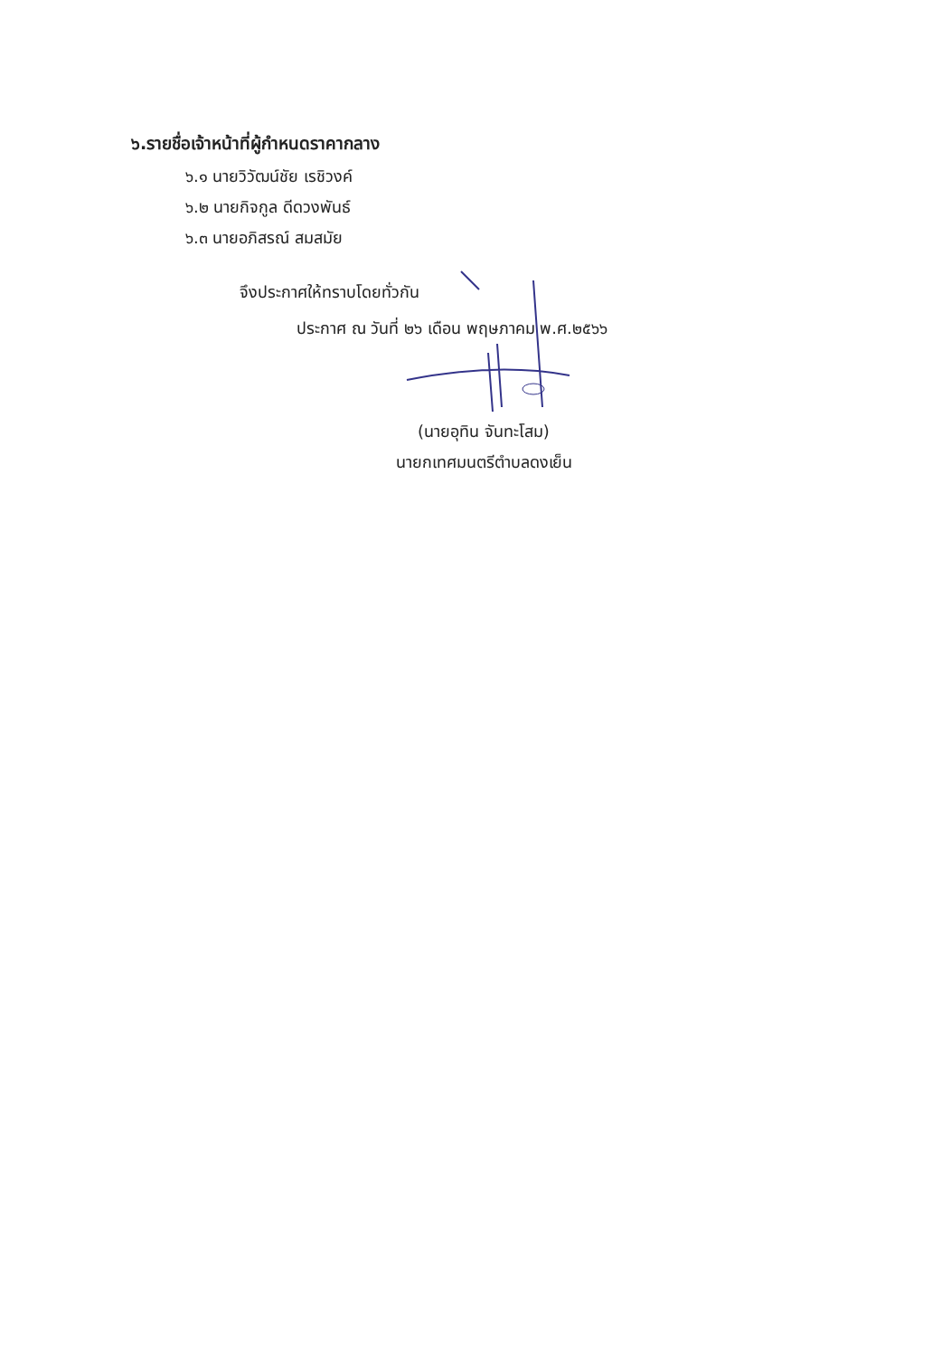๖.รายชื่อเจ้าหน้าที่ผู้กำหนดราคากลาง
๖.๑ นายวิวัฒน์ชัย เรชิวงค์
๖.๒ นายกิจกูล ดีดวงพันธ์
๖.๓ นายอภิสรณ์ สมสมัย
จึงประกาศให้ทราบโดยทั่วกัน
ประกาศ ณ วันที่ ๒๖ เดือน พฤษภาคม พ.ศ.๒๕๖๖
(นายอุทิน จันทะโสม)
นายกเทศมนตรีตำบลดงเย็น